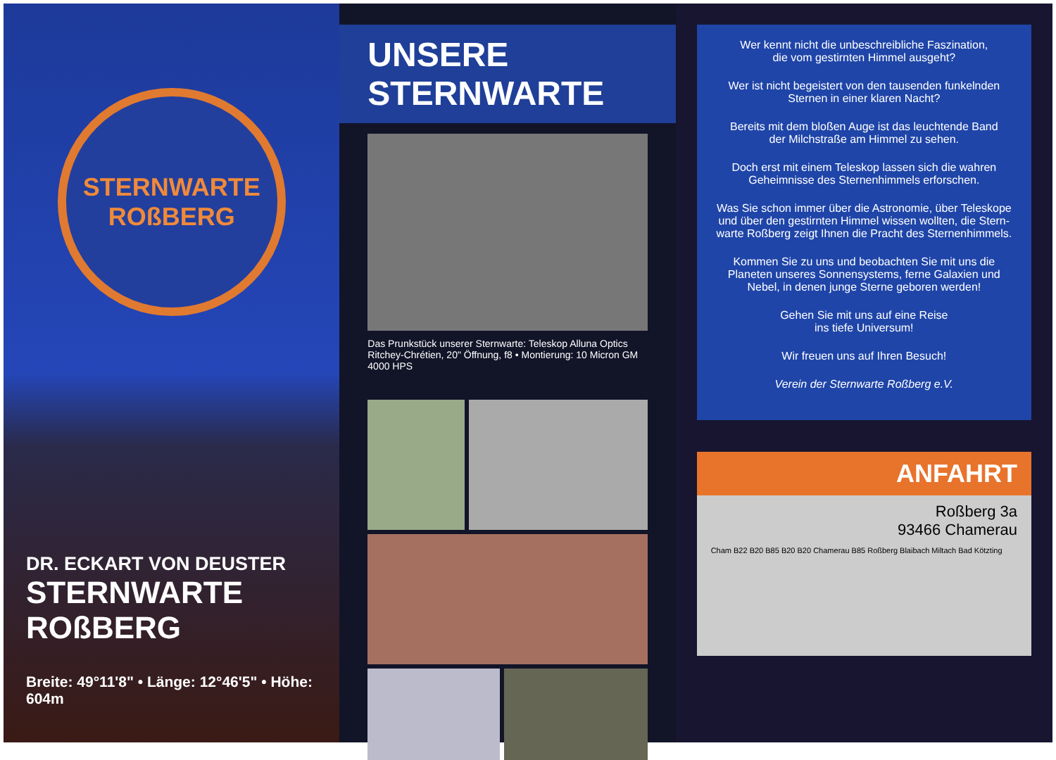STERNWARTE
ROßBERG
DR. ECKART VON DEUSTER
STERNWARTE ROßBERG
Breite: 49°11'8" • Länge: 12°46'5" • Höhe: 604m
UNSERE STERNWARTE
Das Prunkstück unserer Sternwarte: Teleskop Alluna Optics Ritchey-Chrétien, 20" Öffnung, f8 • Montierung: 10 Micron GM 4000 HPS
Wer kennt nicht die unbeschreibliche Faszination,
die vom gestirnten Himmel ausgeht?
Wer ist nicht begeistert von den tausenden funkelnden
Sternen in einer klaren Nacht?
Bereits mit dem bloßen Auge ist das leuchtende Band
der Milchstraße am Himmel zu sehen.
Doch erst mit einem Teleskop lassen sich die wahren
Geheimnisse des Sternenhimmels erforschen.
Was Sie schon immer über die Astronomie, über Teleskope und über den gestirnten Himmel wissen wollten, die Stern-warte Roßberg zeigt Ihnen die Pracht des Sternenhimmels.
Kommen Sie zu uns und beobachten Sie mit uns die Planeten unseres Sonnensystems, ferne Galaxien und Nebel, in denen junge Sterne geboren werden!
Gehen Sie mit uns auf eine Reise
ins tiefe Universum!
Wir freuen uns auf Ihren Besuch!
Verein der Sternwarte Roßberg e.V.
ANFAHRT
Roßberg 3a
93466 Chamerau
Cham B22 B20 B85 B20 B20 Chamerau B85 Roßberg Blaibach Miltach Bad Kötzting